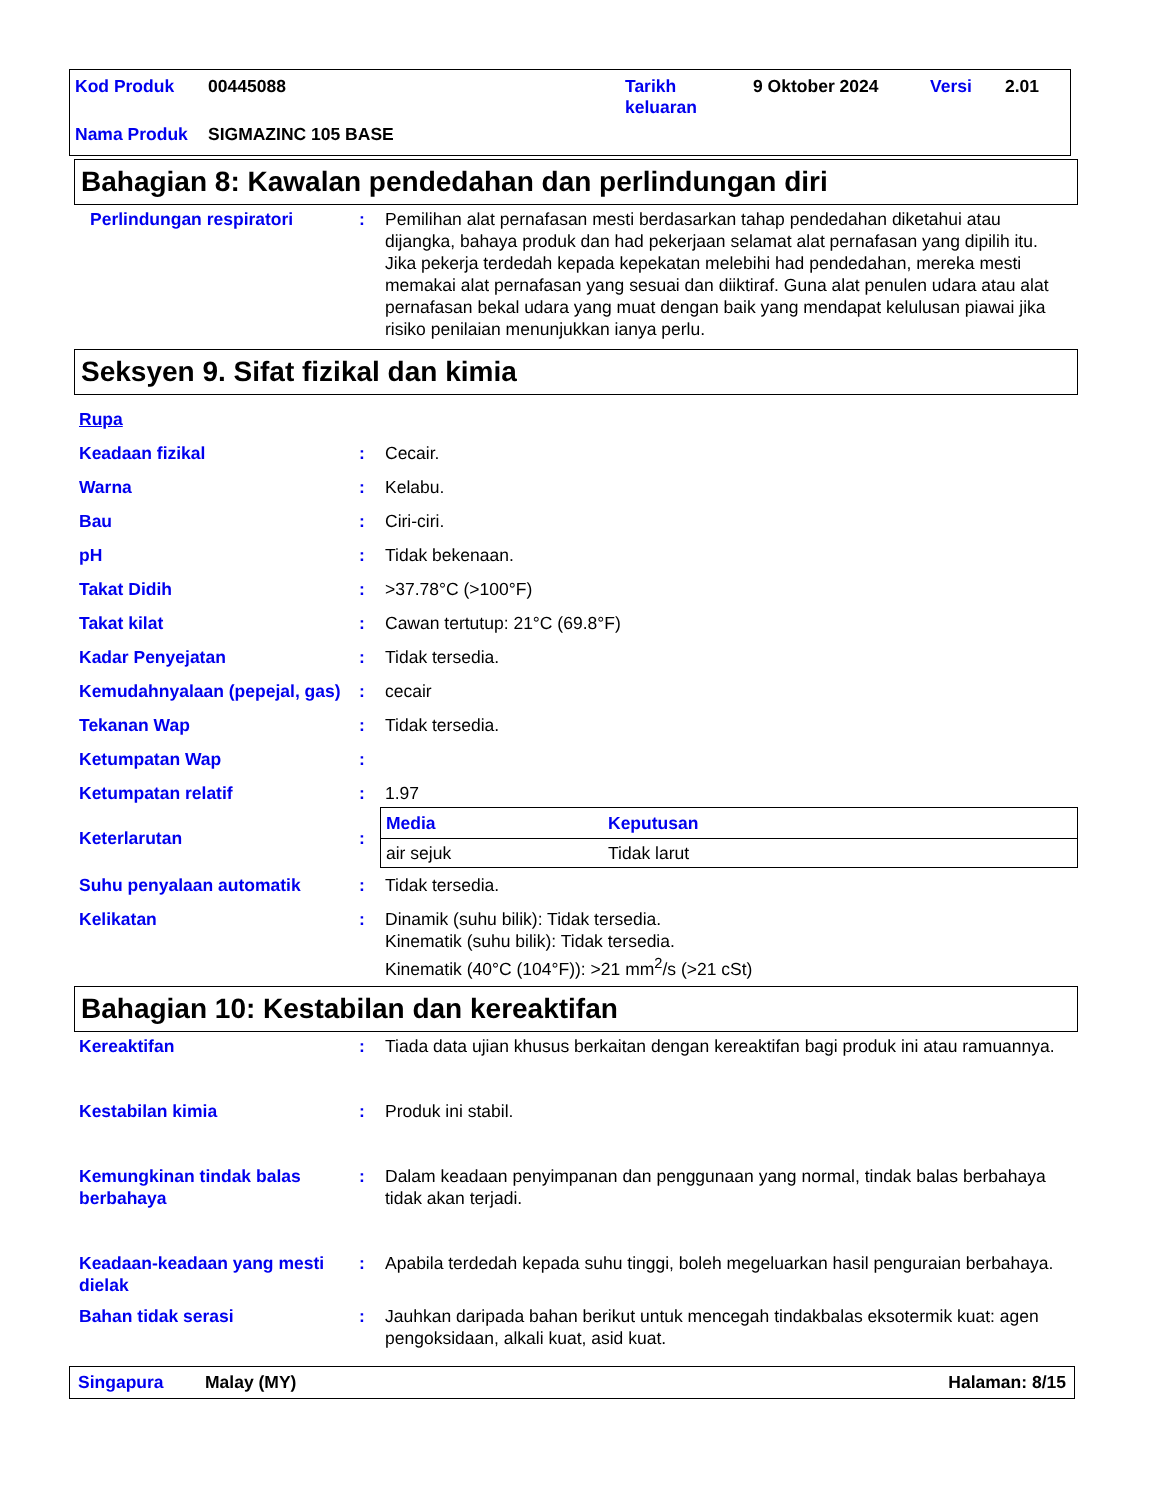Kod Produk 00445088 Tarikh
keluaran 9 Oktober 2024 Versi 2.01
Nama Produk SIGMAZINC 105 BASE
Bahagian 8: Kawalan pendedahan dan perlindungan diri
| Perlindungan respiratori | : | Pemilihan alat pernafasan mesti berdasarkan tahap pendedahan diketahui atau dijangka, bahaya produk dan had pekerjaan selamat alat pernafasan yang dipilih itu. Jika pekerja terdedah kepada kepekatan melebihi had pendedahan, mereka mesti memakai alat pernafasan yang sesuai dan diiktiraf. Guna alat penulen udara atau alat pernafasan bekal udara yang muat dengan baik yang mendapat kelulusan piawai jika risiko penilaian menunjukkan ianya perlu. |
Seksyen 9. Sifat fizikal dan kimia
| Rupa | | |
| Keadaan fizikal | : | Cecair. |
| Warna | : | Kelabu. |
| Bau | : | Ciri-ciri. |
| pH | : | Tidak bekenaan. |
| Takat Didih | : | >37.78°C (>100°F) |
| Takat kilat | : | Cawan tertutup: 21°C (69.8°F) |
| Kadar Penyejatan | : | Tidak tersedia. |
| Kemudahnyalaan (pepejal, gas) | : | cecair |
| Tekanan Wap | : | Tidak tersedia. |
| Ketumpatan Wap | : | |
| Ketumpatan relatif | : | 1.97 |
| Keterlarutan | : | / Media / Keputusan / / --- / --- / / air sejuk / Tidak larut / |
| Suhu penyalaan automatik | : | Tidak tersedia. |
| Kelikatan | : | Dinamik (suhu bilik): Tidak tersedia. Kinematik (suhu bilik): Tidak tersedia. Kinematik (40°C (104°F)): >21 mm<sup>2</sup>/s (>21 cSt) |
Bahagian 10: Kestabilan dan kereaktifan
| Kereaktifan | : | Tiada data ujian khusus berkaitan dengan kereaktifan bagi produk ini atau ramuannya. |
| Kestabilan kimia | : | Produk ini stabil. |
| Kemungkinan tindak balas berbahaya | : | Dalam keadaan penyimpanan dan penggunaan yang normal, tindak balas berbahaya tidak akan terjadi. |
| Keadaan-keadaan yang mesti dielak | : | Apabila terdedah kepada suhu tinggi, boleh megeluarkan hasil penguraian berbahaya. |
| Bahan tidak serasi | : | Jauhkan daripada bahan berikut untuk mencegah tindakbalas eksotermik kuat: agen pengoksidaan, alkali kuat, asid kuat. |
Singapura Malay (MY) Halaman: 8/15